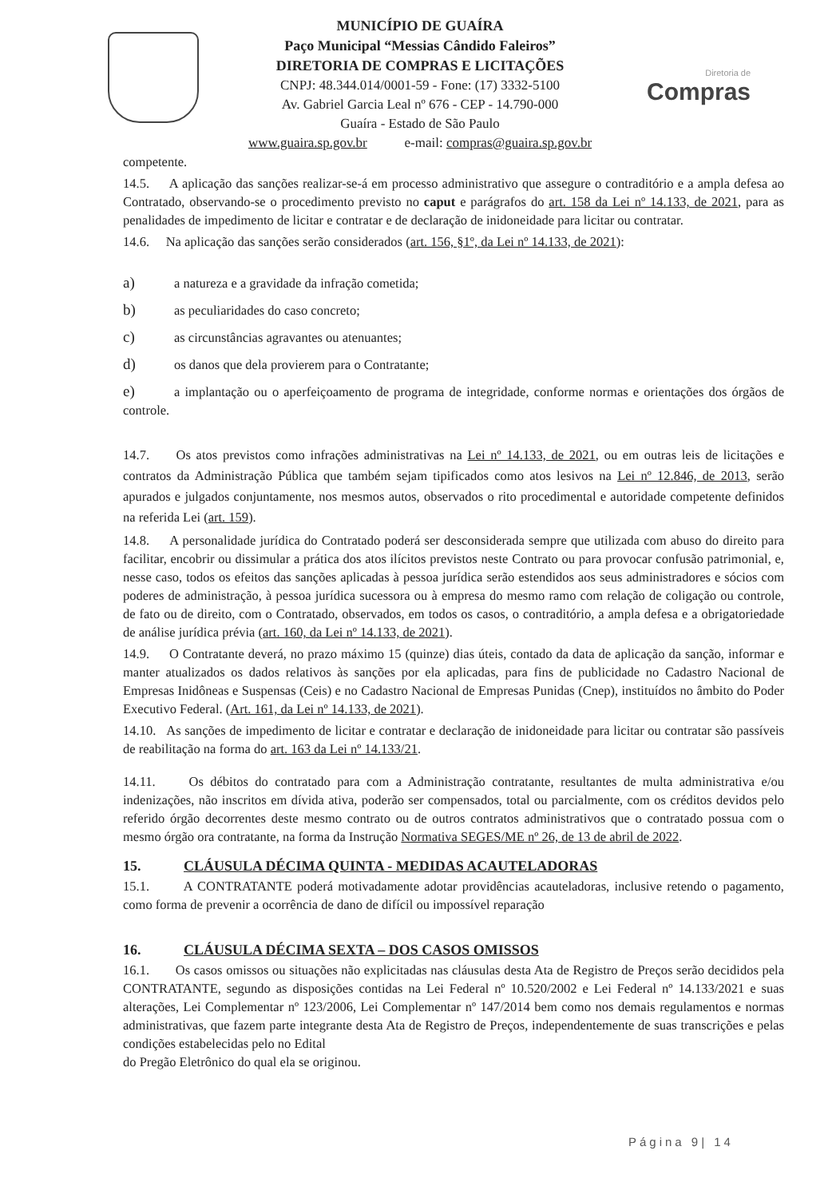Diretoria de
Compras
MUNICÍPIO DE GUAÍRA
Paço Municipal “Messias Cândido Faleiros”
DIRETORIA DE COMPRAS E LICITAÇÕES
CNPJ: 48.344.014/0001-59 - Fone: (17) 3332-5100
Av. Gabriel Garcia Leal nº 676 - CEP - 14.790-000
Guaíra - Estado de São Paulo
www.guaira.sp.gov.br e-mail: compras@guaira.sp.gov.br
competente.
14.5. A aplicação das sanções realizar-se-á em processo administrativo que assegure o contraditório e a ampla defesa ao Contratado, observando-se o procedimento previsto no caput e parágrafos do art. 158 da Lei nº 14.133, de 2021, para as penalidades de impedimento de licitar e contratar e de declaração de inidoneidade para licitar ou contratar.
14.6. Na aplicação das sanções serão considerados (art. 156, §1º, da Lei nº 14.133, de 2021):
a) a natureza e a gravidade da infração cometida;
b) as peculiaridades do caso concreto;
c) as circunstâncias agravantes ou atenuantes;
d) os danos que dela provierem para o Contratante;
e) a implantação ou o aperfeiçoamento de programa de integridade, conforme normas e orientações dos órgãos de controle.
14.7. Os atos previstos como infrações administrativas na Lei nº 14.133, de 2021, ou em outras leis de licitações e contratos da Administração Pública que também sejam tipificados como atos lesivos na Lei nº 12.846, de 2013, serão apurados e julgados conjuntamente, nos mesmos autos, observados o rito procedimental e autoridade competente definidos na referida Lei (art. 159).
14.8. A personalidade jurídica do Contratado poderá ser desconsiderada sempre que utilizada com abuso do direito para facilitar, encobrir ou dissimular a prática dos atos ilícitos previstos neste Contrato ou para provocar confusão patrimonial, e, nesse caso, todos os efeitos das sanções aplicadas à pessoa jurídica serão estendidos aos seus administradores e sócios com poderes de administração, à pessoa jurídica sucessora ou à empresa do mesmo ramo com relação de coligação ou controle, de fato ou de direito, com o Contratado, observados, em todos os casos, o contraditório, a ampla defesa e a obrigatoriedade de análise jurídica prévia (art. 160, da Lei nº 14.133, de 2021).
14.9. O Contratante deverá, no prazo máximo 15 (quinze) dias úteis, contado da data de aplicação da sanção, informar e manter atualizados os dados relativos às sanções por ela aplicadas, para fins de publicidade no Cadastro Nacional de Empresas Inidôneas e Suspensas (Ceis) e no Cadastro Nacional de Empresas Punidas (Cnep), instituídos no âmbito do Poder Executivo Federal. (Art. 161, da Lei nº 14.133, de 2021).
14.10. As sanções de impedimento de licitar e contratar e declaração de inidoneidade para licitar ou contratar são passíveis de reabilitação na forma do art. 163 da Lei nº 14.133/21.
14.11. Os débitos do contratado para com a Administração contratante, resultantes de multa administrativa e/ou indenizações, não inscritos em dívida ativa, poderão ser compensados, total ou parcialmente, com os créditos devidos pelo referido órgão decorrentes deste mesmo contrato ou de outros contratos administrativos que o contratado possua com o mesmo órgão ora contratante, na forma da Instrução Normativa SEGES/ME nº 26, de 13 de abril de 2022.
15. CLÁUSULA DÉCIMA QUINTA - MEDIDAS ACAUTELADORAS
15.1. A CONTRATANTE poderá motivadamente adotar providências acauteladoras, inclusive retendo o pagamento, como forma de prevenir a ocorrência de dano de difícil ou impossível reparação
16. CLÁUSULA DÉCIMA SEXTA – DOS CASOS OMISSOS
16.1. Os casos omissos ou situações não explicitadas nas cláusulas desta Ata de Registro de Preços serão decididos pela CONTRATANTE, segundo as disposições contidas na Lei Federal nº 10.520/2002 e Lei Federal nº 14.133/2021 e suas alterações, Lei Complementar nº 123/2006, Lei Complementar nº 147/2014 bem como nos demais regulamentos e normas administrativas, que fazem parte integrante desta Ata de Registro de Preços, independentemente de suas transcrições e pelas condições estabelecidas pelo no Edital
do Pregão Eletrônico do qual ela se originou.
Página 9| 14